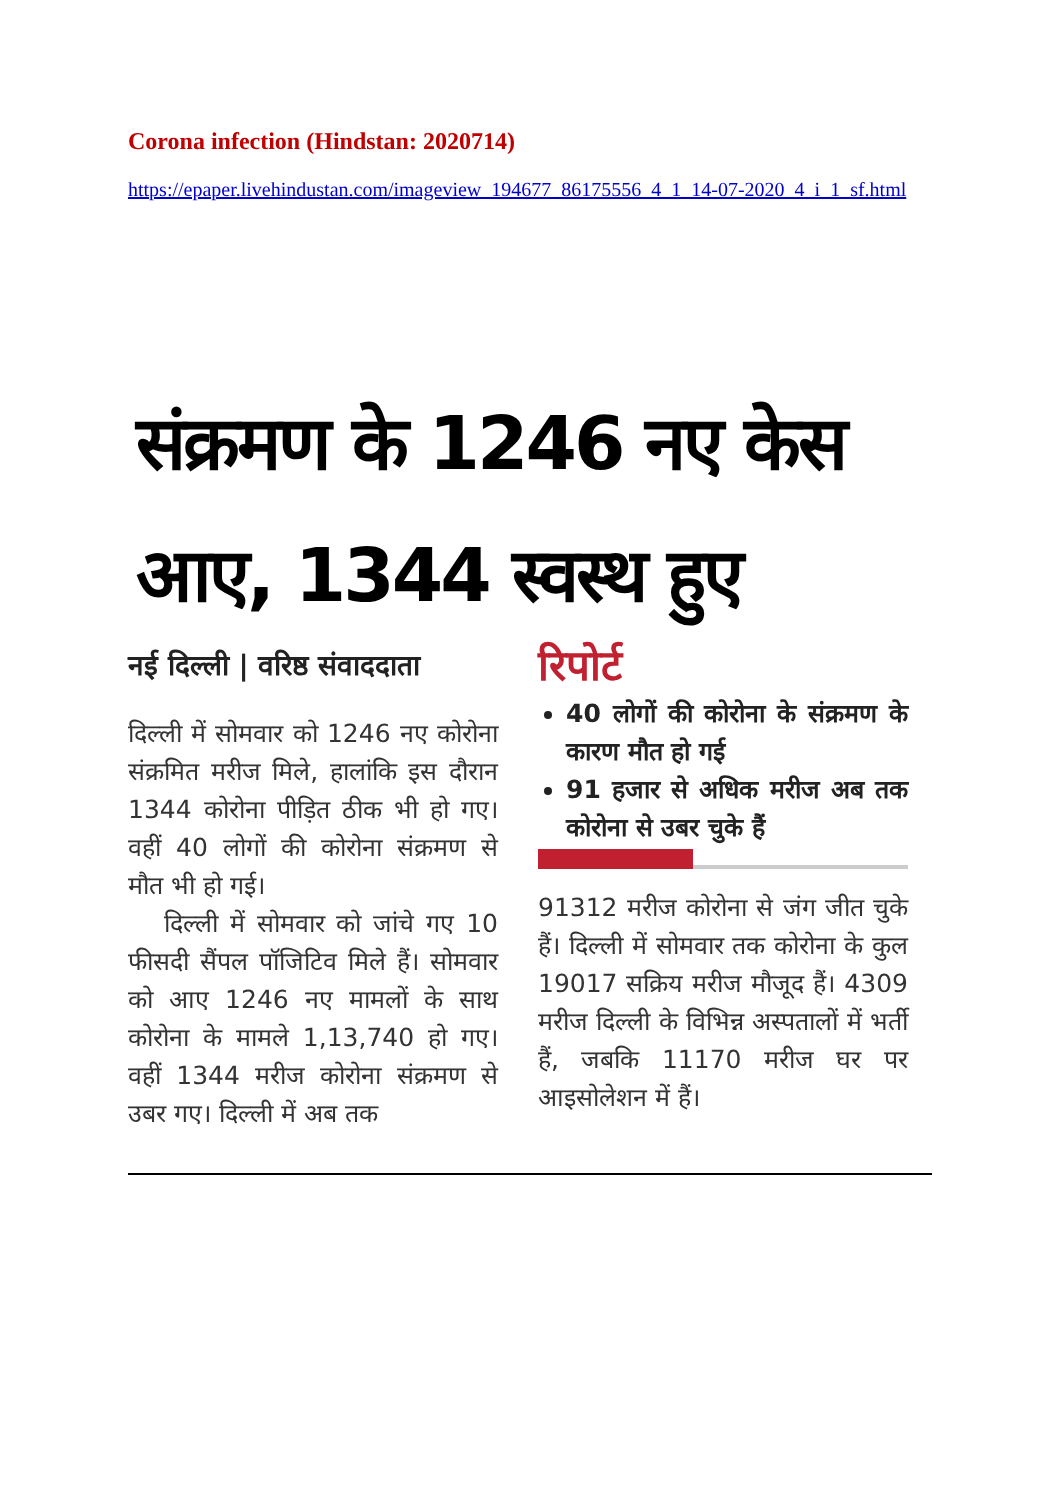Corona infection (Hindstan: 2020714)
https://epaper.livehindustan.com/imageview_194677_86175556_4_1_14-07-2020_4_i_1_sf.html
संक्रमण के 1246 नए केस आए, 1344 स्वस्थ हुए
नई दिल्ली | वरिष्ठ संवाददाता
दिल्ली में सोमवार को 1246 नए कोरोना संक्रमित मरीज मिले, हालांकि इस दौरान 1344 कोरोना पीड़ित ठीक भी हो गए। वहीं 40 लोगों की कोरोना संक्रमण से मौत भी हो गई।
दिल्ली में सोमवार को जांचे गए 10 फीसदी सैंपल पॉजिटिव मिले हैं। सोमवार को आए 1246 नए मामलों के साथ कोरोना के मामले 1,13,740 हो गए। वहीं 1344 मरीज कोरोना संक्रमण से उबर गए। दिल्ली में अब तक
रिपोर्ट
40 लोगों की कोरोना के संक्रमण के कारण मौत हो गई
91 हजार से अधिक मरीज अब तक कोरोना से उबर चुके हैं
91312 मरीज कोरोना से जंग जीत चुके हैं। दिल्ली में सोमवार तक कोरोना के कुल 19017 सक्रिय मरीज मौजूद हैं। 4309 मरीज दिल्ली के विभिन्न अस्पतालों में भर्ती हैं, जबकि 11170 मरीज घर पर आइसोलेशन में हैं।